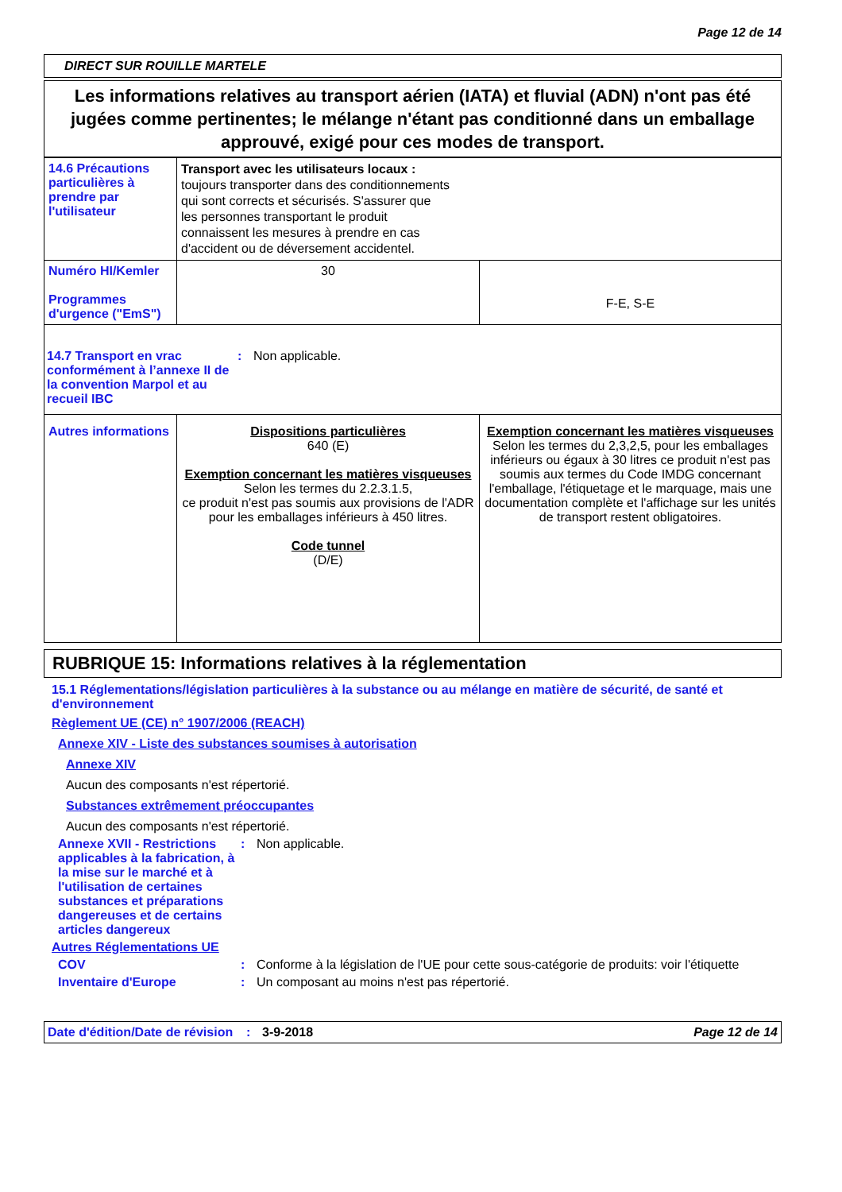Page 12 de 14
DIRECT SUR ROUILLE MARTELE
Les informations relatives au transport aérien (IATA) et fluvial (ADN) n'ont pas été jugées comme pertinentes; le mélange n'étant pas conditionné dans un emballage approuvé, exigé pour ces modes de transport.
| 14.6 Précautions particulières à prendre par l'utilisateur | Transport avec les utilisateurs locaux : toujours transporter dans des conditionnements qui sont corrects et sécurisés. S'assurer que les personnes transportant le produit connaissent les mesures à prendre en cas d'accident ou de déversement accidentel. | |
| Numéro HI/Kemler Programmes d'urgence ("EmS") | 30 | F-E, S-E |
| 14.7 Transport en vrac conformément à l’annexe II de la convention Marpol et au recueil IBC : Non applicable. | | |
| Autres informations | Dispositions particulières 640 (E) Exemption concernant les matières visqueuses Selon les termes du 2.2.3.1.5, ce produit n'est pas soumis aux provisions de l'ADR pour les emballages inférieurs à 450 litres. Code tunnel (D/E) | Exemption concernant les matières visqueuses Selon les termes du 2,3,2,5, pour les emballages inférieurs ou égaux à 30 litres ce produit n'est pas soumis aux termes du Code IMDG concernant l'emballage, l'étiquetage et le marquage, mais une documentation complète et l'affichage sur les unités de transport restent obligatoires. |
RUBRIQUE 15: Informations relatives à la réglementation
15.1 Réglementations/législation particulières à la substance ou au mélange en matière de sécurité, de santé et d'environnement
Règlement UE (CE) n° 1907/2006 (REACH)
Annexe XIV - Liste des substances soumises à autorisation
Annexe XIV
Aucun des composants n'est répertorié.
Substances extrêmement préoccupantes
Aucun des composants n'est répertorié.
Annexe XVII - Restrictions applicables à la fabrication, à la mise sur le marché et à l'utilisation de certaines substances et préparations dangereuses et de certains articles dangereux
: Non applicable.
Autres Réglementations UE
COV : Conforme à la législation de l'UE pour cette sous-catégorie de produits: voir l'étiquette
Inventaire d'Europe : Un composant au moins n'est pas répertorié.
Date d'édition/Date de révision
: 3-9-2018 Page 12 de 14